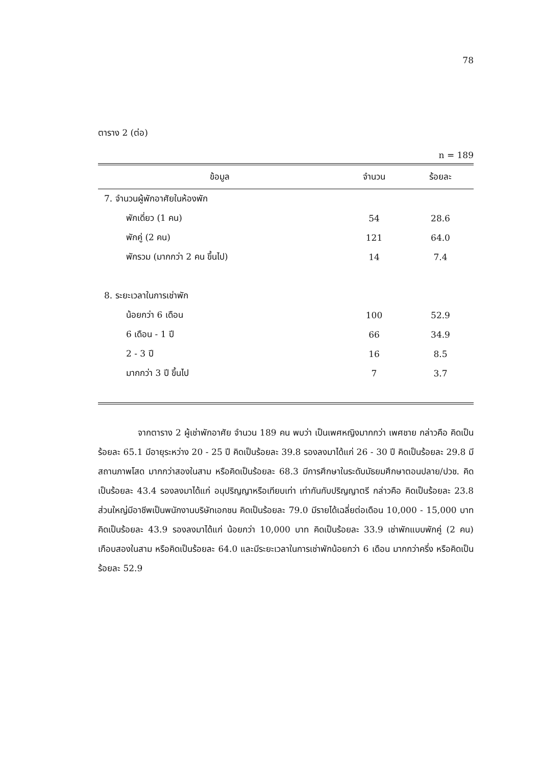78
ตาราง 2 (ต่อ)
n = 189
| ข้อมูล | จำนวน | ร้อยละ |
| --- | --- | --- |
| 7. จำนวนผู้พักอาศัยในห้องพัก | | |
| พักเดี่ยว (1 คน) | 54 | 28.6 |
| พักคู่ (2 คน) | 121 | 64.0 |
| พักรวม (มากกว่า 2 คน ขึ้นไป) | 14 | 7.4 |
| 8. ระยะเวลาในการเช่าพัก | | |
| น้อยกว่า 6 เดือน | 100 | 52.9 |
| 6 เดือน - 1 ปี | 66 | 34.9 |
| 2 - 3 ปี | 16 | 8.5 |
| มากกว่า 3 ปี ขึ้นไป | 7 | 3.7 |
จากตาราง 2 ผู้เช่าพักอาศัย จำนวน 189 คน พบว่า เป็นเพศหญิงมากกว่า เพศชาย กล่าวคือ คิดเป็นร้อยละ 65.1 มีอายุระหว่าง 20 - 25 ปี คิดเป็นร้อยละ 39.8 รองลงมาได้แก่ 26 - 30 ปี คิดเป็นร้อยละ 29.8 มีสถานภาพโสด มากกว่าสองในสาม หรือคิดเป็นร้อยละ 68.3 มีการศึกษาในระดับมัธยมศึกษาตอนปลาย/ปวช. คิดเป็นร้อยละ 43.4 รองลงมาได้แก่ อนุปริญญาหรือเทียบเท่า เท่ากันกับปริญญาตรี กล่าวคือ คิดเป็นร้อยละ 23.8 ส่วนใหญ่มีอาชีพเป็นพนักงานบริษัทเอกชน คิดเป็นร้อยละ 79.0 มีรายได้เฉลี่ยต่อเดือน 10,000 - 15,000 บาทคิดเป็นร้อยละ 43.9 รองลงมาได้แก่ น้อยกว่า 10,000 บาท คิดเป็นร้อยละ 33.9 เช่าพักแบบพักคู่ (2 คน) เกือบสองในสาม หรือคิดเป็นร้อยละ 64.0 และมีระยะเวลาในการเช่าพักน้อยกว่า 6 เดือน มากกว่าครึ่ง หรือคิดเป็นร้อยละ 52.9